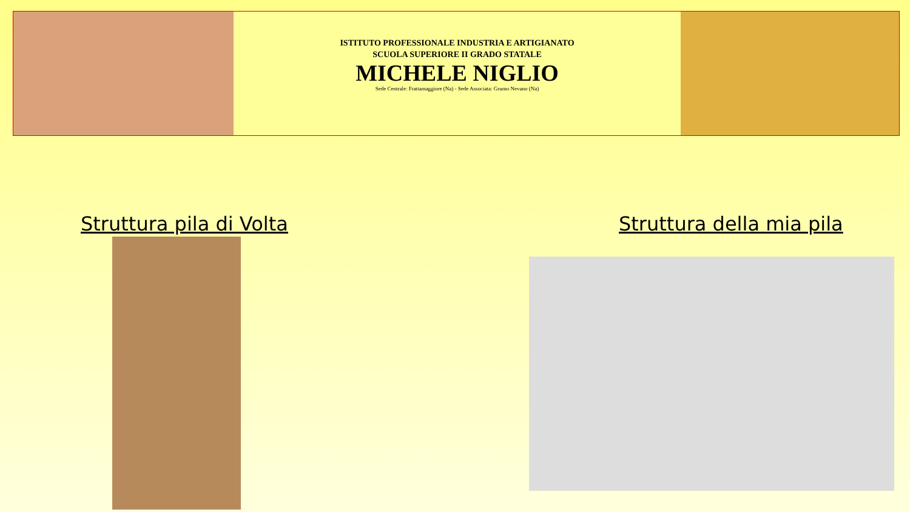ISTITUTO PROFESSIONALE INDUSTRIA E ARTIGIANATO
SCUOLA SUPERIORE II GRADO STATALE
MICHELE NIGLIO
Sede Centrale: Frattamaggiore (Na) - Sede Associata: Grumo Nevano (Na)
Struttura pila di Volta Struttura della mia pila